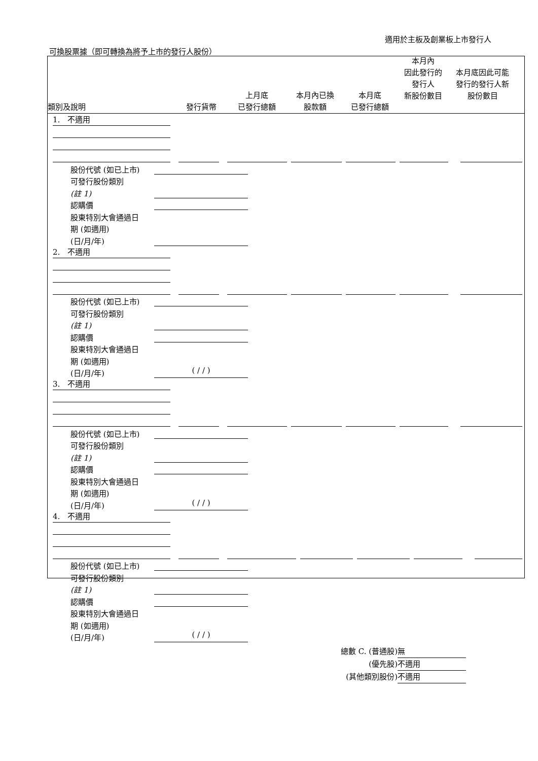適用於主板及創業板上市發行人
可換股票據（即可轉換為將予上市的發行人股份）
類別及說明
發行貨幣
上月底
已發行總額
本月內已換
股款額
本月底
已發行總額
本月內
因此發行的
發行人
新股份數目
本月底因此可能
發行的發行人新
股份數目
1. 不適用
股份代號 (如已上市)
可發行股份類別
(註 1)
認購價
股東特別大會通過日
期 (如適用)
(日/月/年)
2. 不適用
股份代號 (如已上市)
可發行股份類別
(註 1)
認購價
股東特別大會通過日
期 (如適用)
(日/月/年)
( / / )
3. 不適用
股份代號 (如已上市)
可發行股份類別
(註 1)
認購價
股東特別大會通過日
期 (如適用)
(日/月/年)
( / / )
4. 不適用
股份代號 (如已上市)
可發行股份類別
(註 1)
認購價
股東特別大會通過日
期 (如適用)
(日/月/年)
( / / )
總數 C. (普通股) 無
(優先股) 不適用
(其他類別股份) 不適用